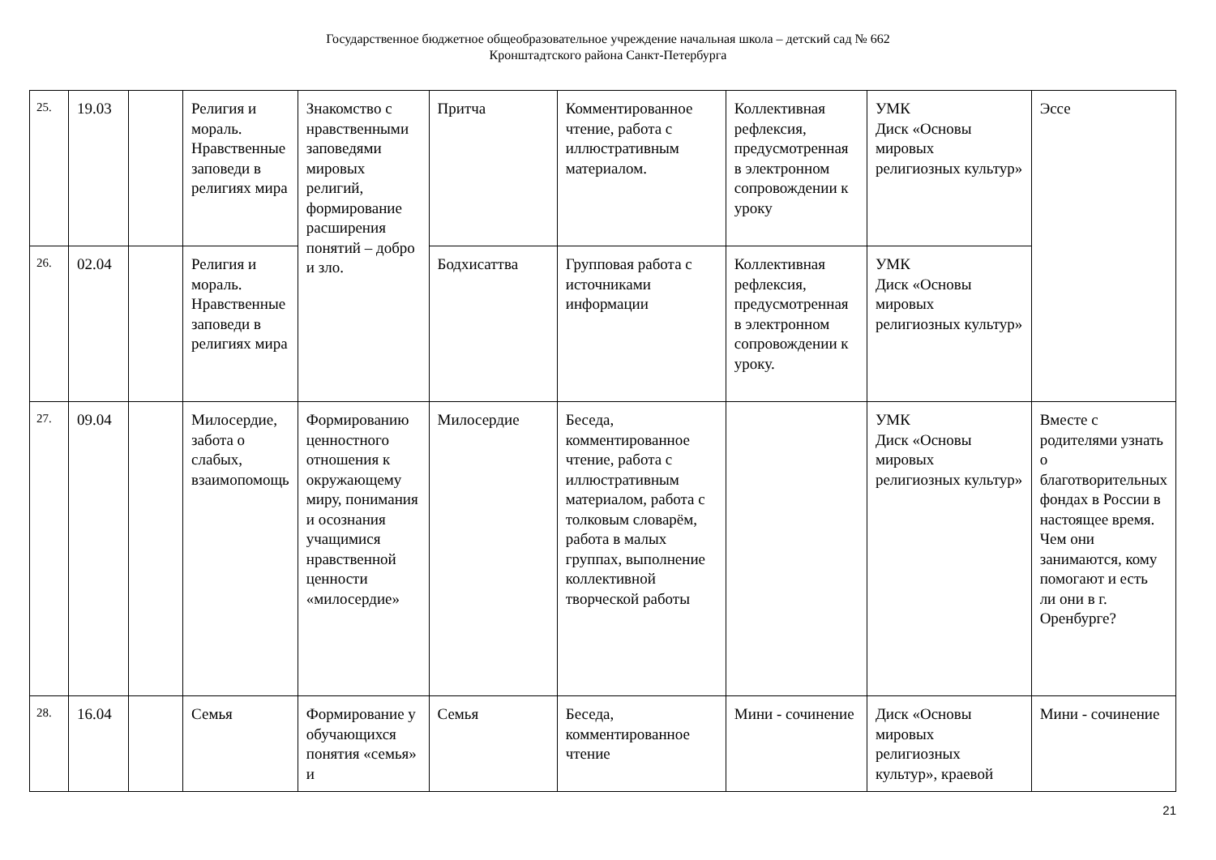Государственное бюджетное общеобразовательное учреждение начальная школа – детский сад № 662
Кронштадтского района Санкт-Петербурга
| 25. | 19.03 | | Религия и мораль. Нравственные заповеди в религиях мира | Знакомство с нравственными заповедями мировых религий, формирование расширения понятий – добро и зло. | Притча | Комментированное чтение, работа с иллюстративным материалом. | Коллективная рефлексия, предусмотренная в электронном сопровождении к уроку | УМК Диск «Основы мировых религиозных культур» | Эссе |
| 26. | 02.04 | | Религия и мораль. Нравственные заповеди в религиях мира | | Бодхисаттва | Групповая работа с источниками информации | Коллективная рефлексия, предусмотренная в электронном сопровождении к уроку. | УМК Диск «Основы мировых религиозных культур» | |
| 27. | 09.04 | | Милосердие, забота о слабых, взаимопомощь | Формированию ценностного отношения к окружающему миру, понимания и осознания учащимися нравственной ценности «милосердие» | Милосердие | Беседа, комментированное чтение, работа с иллюстративным материалом, работа с толковым словарём, работа в малых группах, выполнение коллективной творческой работы | | УМК Диск «Основы мировых религиозных культур» | Вместе с родителями узнать о благотворительных фондах в России в настоящее время. Чем они занимаются, кому помогают и есть ли они в г. Оренбурге? |
| 28. | 16.04 | | Семья | Формирование у обучающихся понятия «семья» и | Семья | Беседа, комментированное чтение | Мини - сочинение | Диск «Основы мировых религиозных культур», краевой | Мини - сочинение |
21